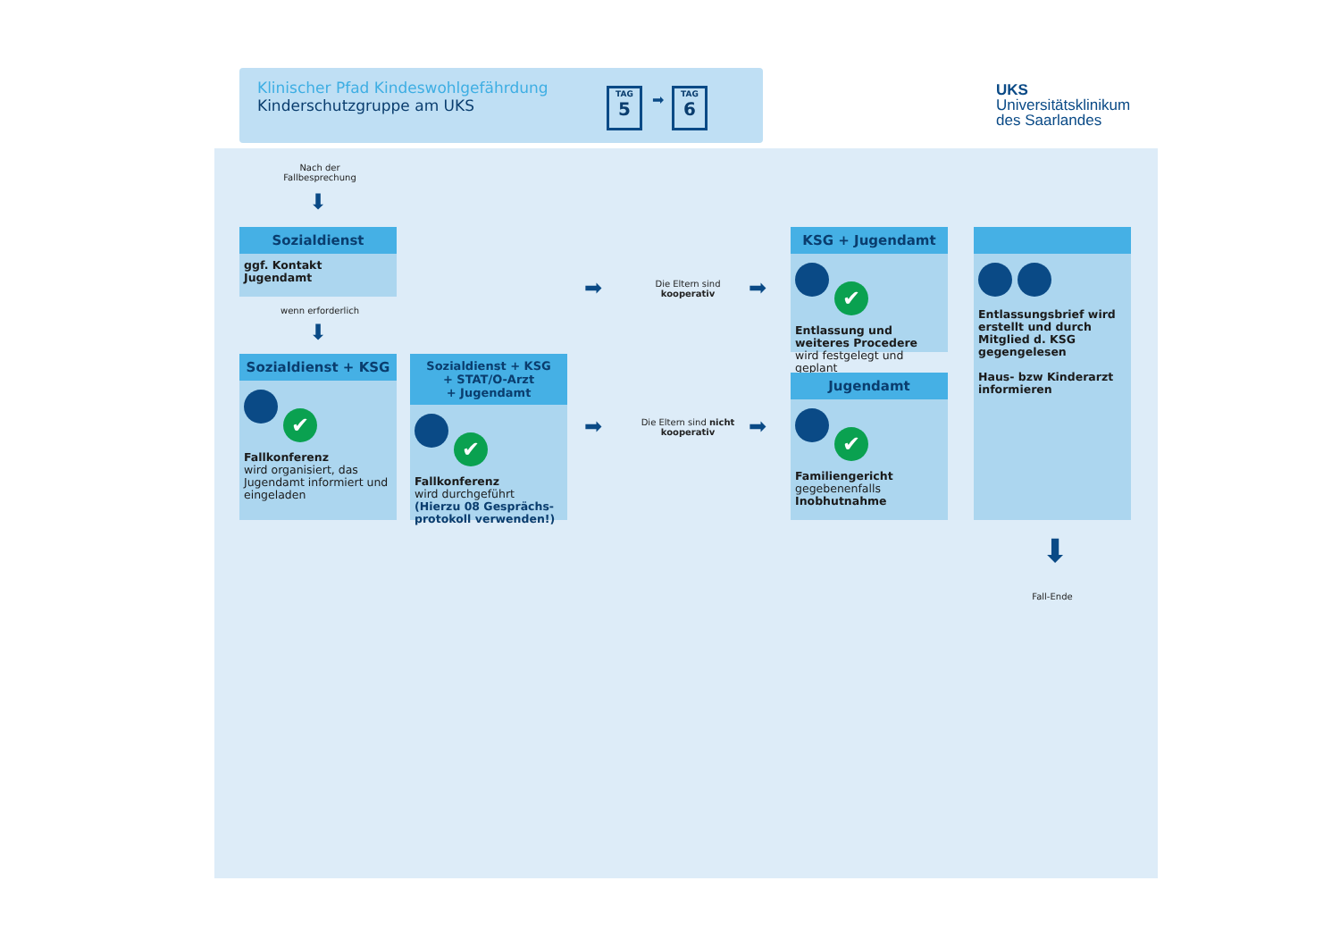Klinischer Pfad Kindeswohlgefährdung
Kinderschutzgruppe am UKS
TAG
5
➡
TAG
6
UKS
Universitätsklinikum
des Saarlandes
Nach der Fallbesprechung
⬇
Sozialdienst
ggf. Kontakt Jugendamt
wenn erforderlich
⬇
Sozialdienst + KSG
✔
Fallkonferenz
wird organisiert, das Jugendamt informiert und eingeladen
Sozialdienst + KSG
+ STAT/O-Arzt
+ Jugendamt
✔
Fallkonferenz
wird durchgeführt
(Hierzu 08 Gesprächs-protokoll verwenden!)
➡
Die Eltern sind kooperativ
➡
➡
Die Eltern sind nicht kooperativ
➡
KSG + Jugendamt
✔
Entlassung und weiteres Procedere wird festgelegt und geplant
Jugendamt
✔
Familiengericht
gegebenenfalls
Inobhutnahme
Entlassungsbrief wird erstellt und durch Mitglied d. KSG gegengelesen
Haus- bzw Kinderarzt informieren
⬇
Fall-Ende